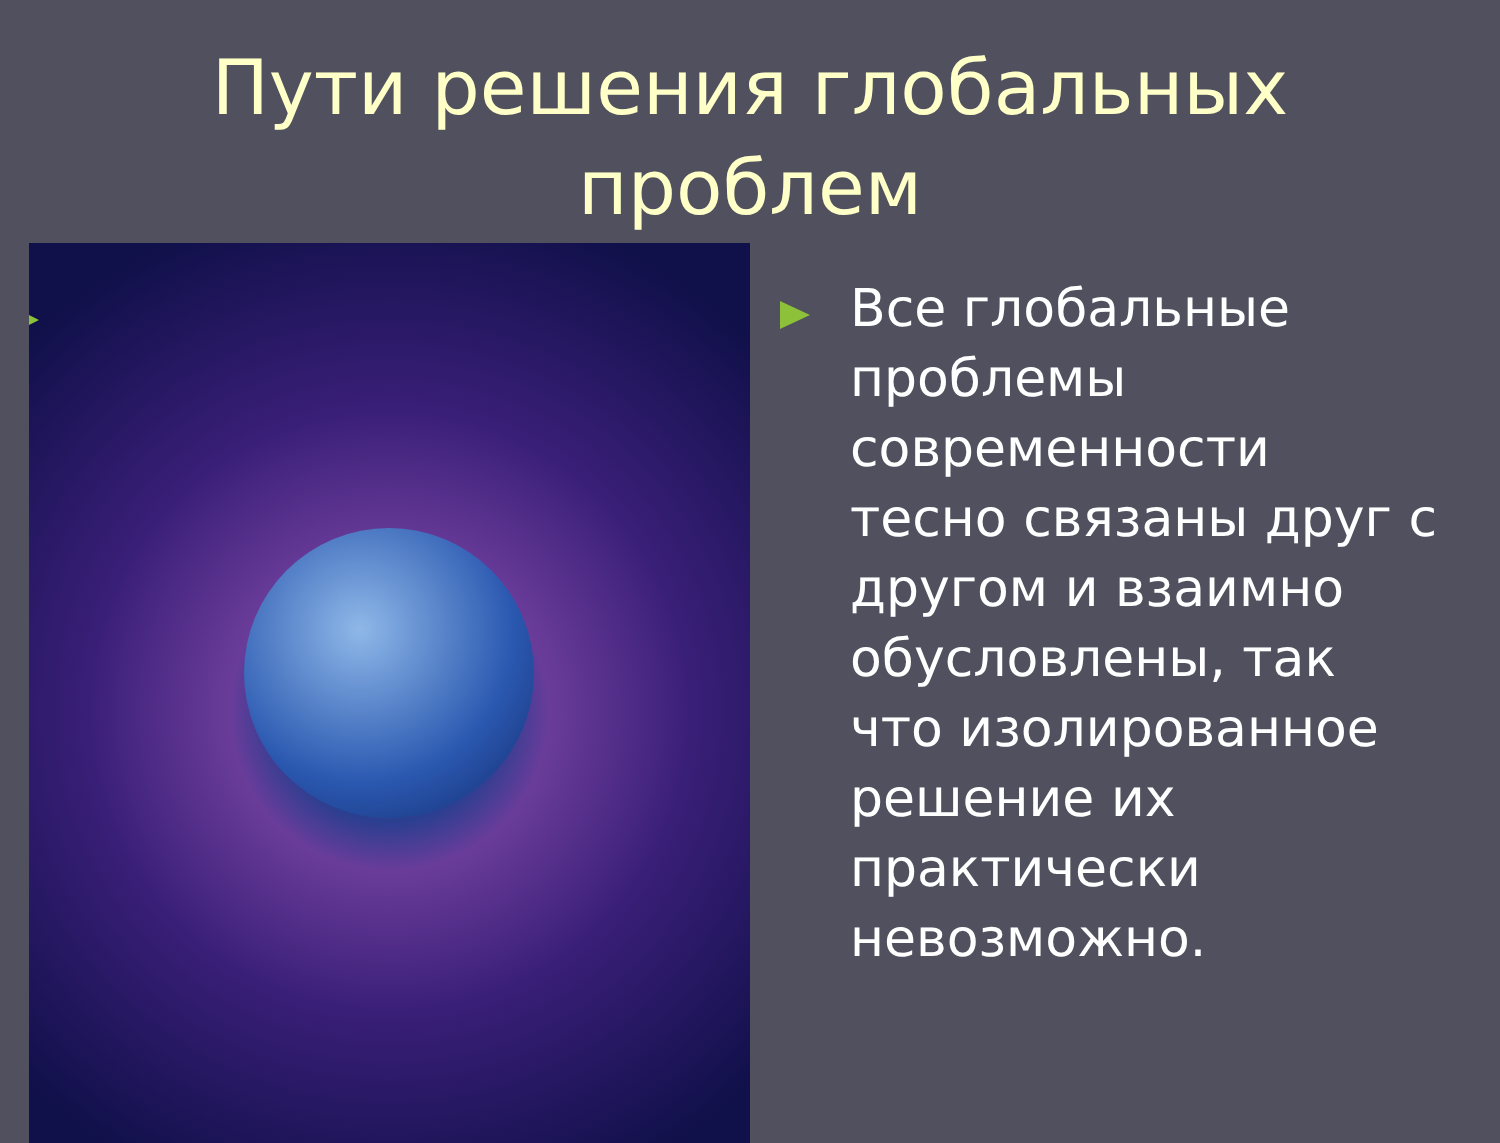Пути решения глобальных
проблем
Все глобальные проблемы современности тесно связаны друг с другом и взаимно обусловлены, так что изолированное решение их практически невозможно.